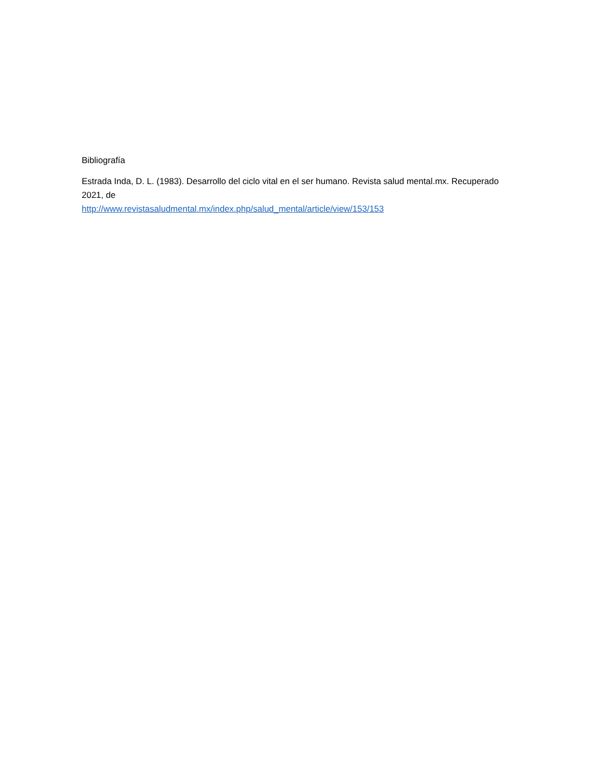Bibliografía
Estrada Inda, D. L. (1983). Desarrollo del ciclo vital en el ser humano. Revista salud mental.mx. Recuperado 2021, de
http://www.revistasaludmental.mx/index.php/salud_mental/article/view/153/153